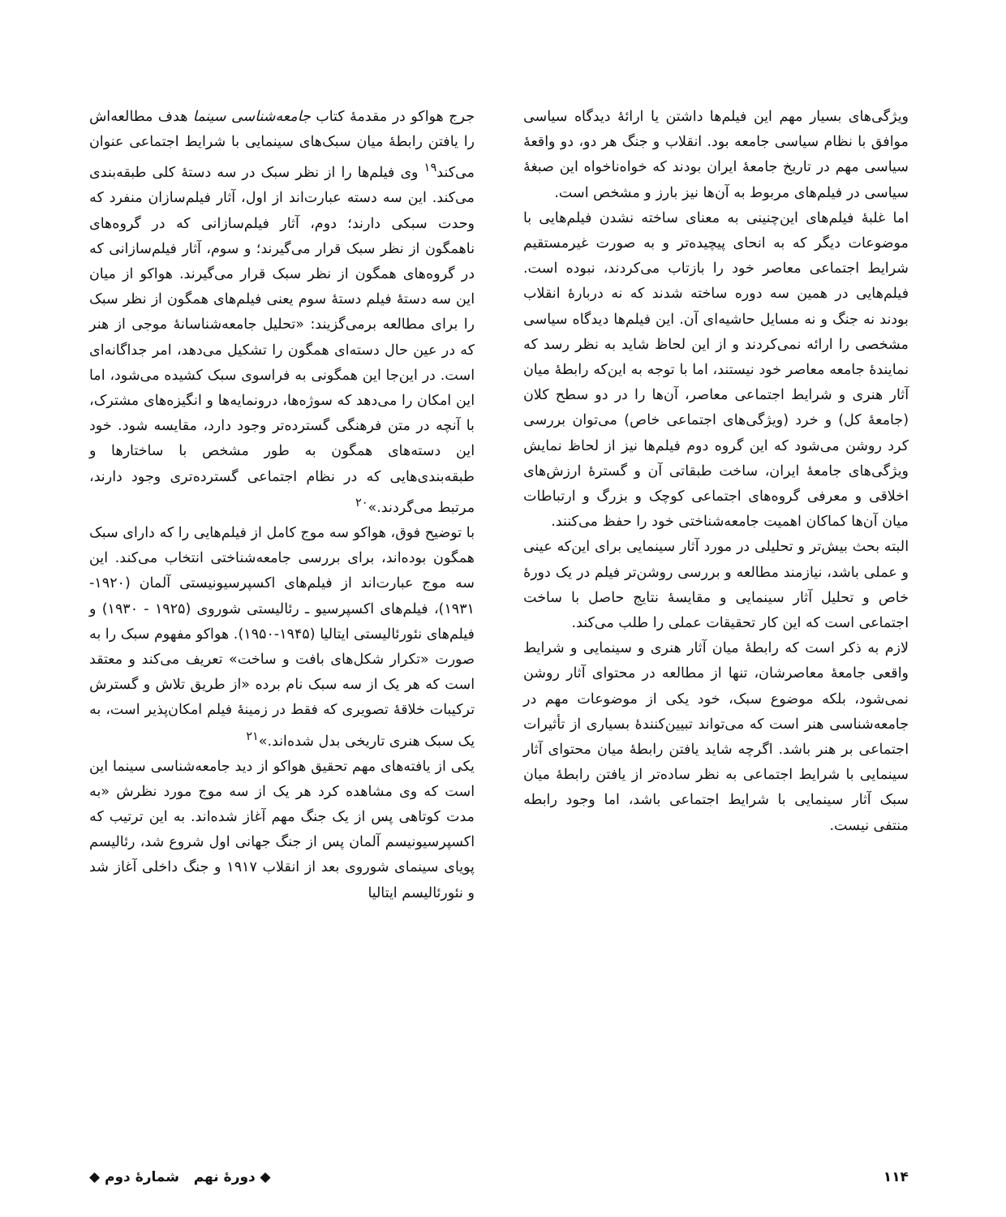ویژگی‌های بسیار مهم این فیلم‌ها داشتن یا ارائهٔ دیدگاه سیاسی موافق با نظام سیاسی جامعه بود. انقلاب و جنگ هر دو، دو واقعهٔ سیاسی مهم در تاریخ جامعهٔ ایران بودند که خواه‌ناخواه این صبغهٔ سیاسی در فیلم‌های مربوط به آن‌ها نیز بارز و مشخص است.
اما غلبهٔ فیلم‌های این‌چنینی به معنای ساخته نشدن فیلم‌هایی با موضوعات دیگر که به انحای پیچیده‌تر و به صورت غیرمستقیم شرایط اجتماعی معاصر خود را بازتاب می‌کردند، نبوده است. فیلم‌هایی در همین سه دوره ساخته شدند که نه دربارهٔ انقلاب بودند نه جنگ و نه مسایل حاشیه‌ای آن. این فیلم‌ها دیدگاه سیاسی مشخصی را ارائه نمی‌کردند و از این لحاظ شاید به نظر رسد که نمایندهٔ جامعه معاصر خود نیستند، اما با توجه به این‌که رابطهٔ میان آثار هنری و شرایط اجتماعی معاصر، آن‌ها را در دو سطح کلان (جامعهٔ کل) و خرد (ویژگی‌های اجتماعی خاص) می‌توان بررسی کرد روشن می‌شود که این گروه دوم فیلم‌ها نیز از لحاظ نمایش ویژگی‌های جامعهٔ ایران، ساخت طبقاتی آن و گسترهٔ ارزش‌های اخلاقی و معرفی گروه‌های اجتماعی کوچک و بزرگ و ارتباطات میان آن‌ها کماکان اهمیت جامعه‌شناختی خود را حفظ می‌کنند.
البته بحث بیش‌تر و تحلیلی در مورد آثار سینمایی برای این‌که عینی و عملی باشد، نیازمند مطالعه و بررسی روشن‌تر فیلم در یک دورهٔ خاص و تحلیل آثار سینمایی و مقایسهٔ نتایج حاصل با ساخت اجتماعی است که این کار تحقیقات عملی را طلب می‌کند.
لازم به ذکر است که رابطهٔ میان آثار هنری و سینمایی و شرایط واقعی جامعهٔ معاصرشان، تنها از مطالعه در محتوای آثار روشن نمی‌شود، بلکه موضوع سبک، خود یکی از موضوعات مهم در جامعه‌شناسی هنر است که می‌تواند تبیین‌کنندهٔ بسیاری از تأثیرات اجتماعی بر هنر باشد. اگرچه شاید یافتن رابطهٔ میان محتوای آثار سینمایی با شرایط اجتماعی به نظر ساده‌تر از یافتن رابطهٔ میان سبک آثار سینمایی با شرایط اجتماعی باشد، اما وجود رابطه منتفی نیست.
جرج هواکو در مقدمهٔ کتاب جامعه‌شناسی سینما هدف مطالعه‌اش را یافتن رابطهٔ میان سبک‌های سینمایی با شرایط اجتماعی عنوان می‌کند<sup>۱۹</sup> وی فیلم‌ها را از نظر سبک در سه دستهٔ کلی طبقه‌بندی می‌کند. این سه دسته عبارت‌اند از اول، آثار فیلم‌سازان منفرد که وحدت سبکی دارند؛ دوم، آثار فیلم‌سازانی که در گروه‌های ناهمگون از نظر سبک قرار می‌گیرند؛ و سوم، آثار فیلم‌سازانی که در گروه‌های همگون از نظر سبک قرار می‌گیرند. هواکو از میان این سه دستهٔ فیلم دستهٔ سوم یعنی فیلم‌های همگون از نظر سبک را برای مطالعه برمی‌گزیند: «تحلیل جامعه‌شناسانهٔ موجی از هنر که در عین حال دسته‌ای همگون را تشکیل می‌دهد، امر جداگانه‌ای است. در این‌جا این همگونی به فراسوی سبک کشیده می‌شود، اما این امکان را می‌دهد که سوژه‌ها، درونمایه‌ها و انگیزه‌های مشترک، با آنچه در متن فرهنگی گسترده‌تر وجود دارد، مقایسه شود. خود این دسته‌های همگون به طور مشخص با ساختارها و طبقه‌بندی‌هایی که در نظام اجتماعی گسترده‌تری وجود دارند، مرتبط می‌گردند.»<sup>۲۰</sup>
با توضیح فوق، هواکو سه موج کامل از فیلم‌هایی را که دارای سبک همگون بوده‌اند، برای بررسی جامعه‌شناختی انتخاب می‌کند. این سه موج عبارت‌اند از فیلم‌های اکسپرسیونیستی آلمان (۱۹۲۰- ۱۹۳۱)، فیلم‌های اکسپرسیو ـ رئالیستی شوروی (۱۹۲۵ - ۱۹۳۰) و فیلم‌های نئورئالیستی ایتالیا (۱۹۴۵-۱۹۵۰). هواکو مفهوم سبک را به صورت «تکرار شکل‌های بافت و ساخت» تعریف می‌کند و معتقد است که هر یک از سه سبک نام برده «از طریق تلاش و گسترش ترکیبات خلاقهٔ تصویری که فقط در زمینهٔ فیلم امکان‌پذیر است، به یک سبک هنری تاریخی بدل شده‌اند.»<sup>۲۱</sup>
یکی از یافته‌های مهم تحقیق هواکو از دید جامعه‌شناسی سینما این است که وی مشاهده کرد هر یک از سه موج مورد نظرش «به مدت کوتاهی پس از یک جنگ مهم آغاز شده‌اند. به این ترتیب که اکسپرسیونیسم آلمان پس از جنگ جهانی اول شروع شد، رئالیسم پویای سینمای شوروی بعد از انقلاب ۱۹۱۷ و جنگ داخلی آغاز شد و نئورئالیسم ایتالیا
۱۱۴ ◆ دورهٔ نهم شمارهٔ دوم ◆